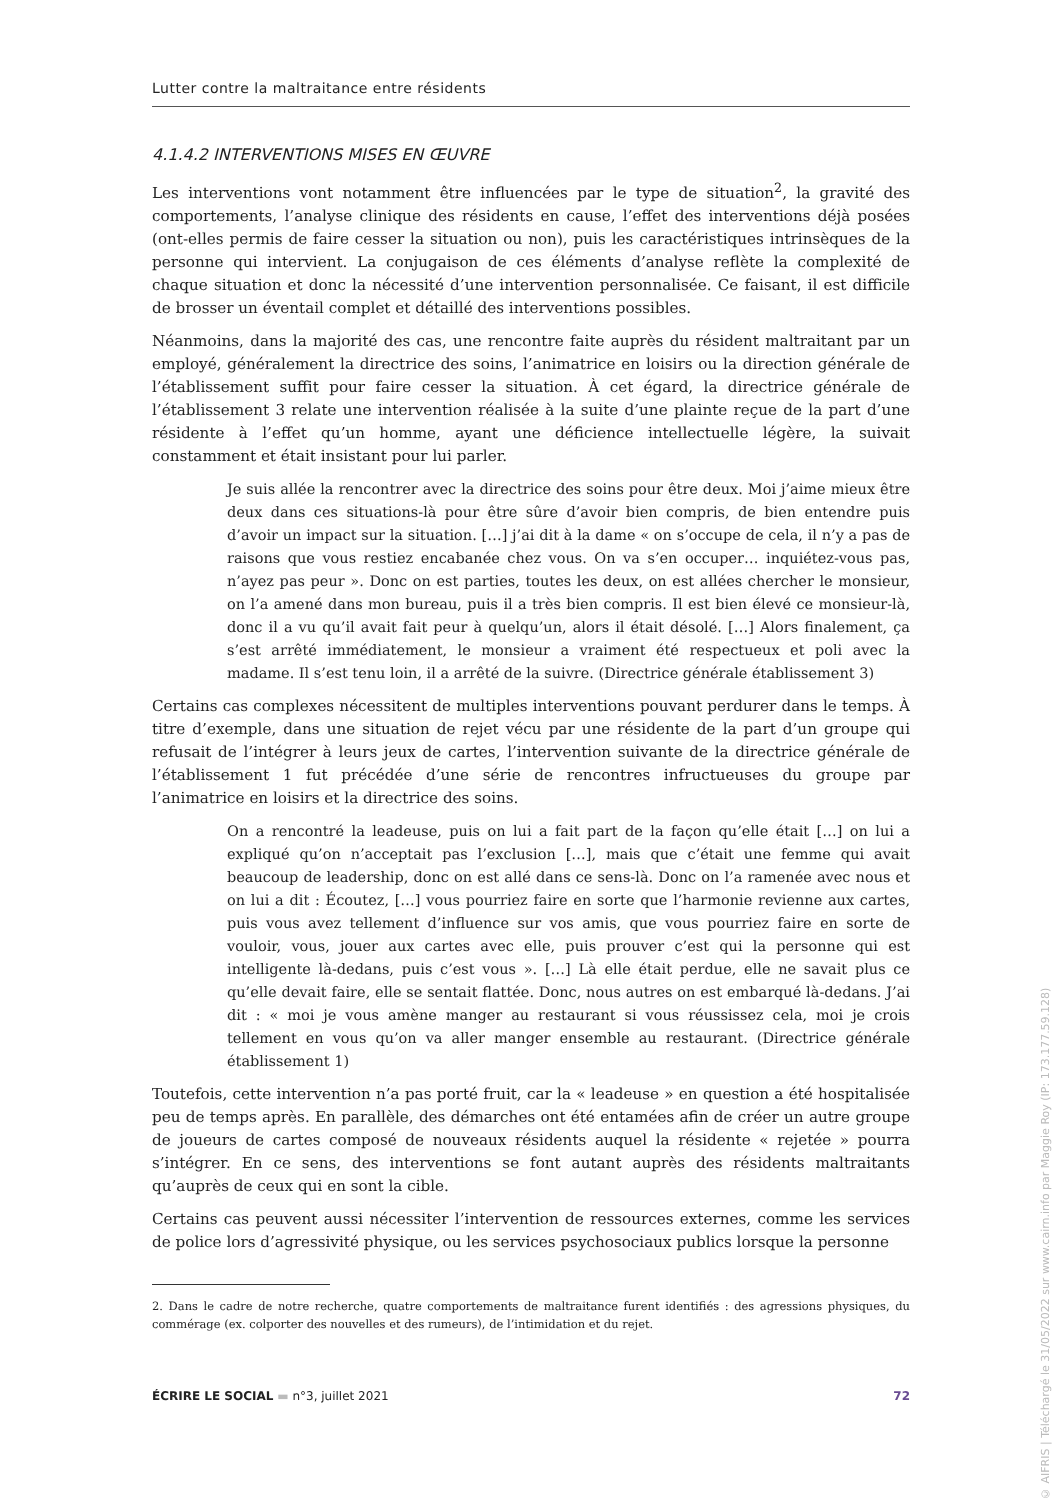Lutter contre la maltraitance entre résidents
4.1.4.2 INTERVENTIONS MISES EN ŒUVRE
Les interventions vont notamment être influencées par le type de situation<sup>2</sup>, la gravité des comportements, l’analyse clinique des résidents en cause, l’effet des interventions déjà posées (ont-elles permis de faire cesser la situation ou non), puis les caractéristiques intrinsèques de la personne qui intervient. La conjugaison de ces éléments d’analyse reflète la complexité de chaque situation et donc la nécessité d’une intervention personnalisée. Ce faisant, il est difficile de brosser un éventail complet et détaillé des interventions possibles.
Néanmoins, dans la majorité des cas, une rencontre faite auprès du résident maltraitant par un employé, généralement la directrice des soins, l’animatrice en loisirs ou la direction générale de l’établissement suffit pour faire cesser la situation. À cet égard, la directrice générale de l’établissement 3 relate une intervention réalisée à la suite d’une plainte reçue de la part d’une résidente à l’effet qu’un homme, ayant une déficience intellectuelle légère, la suivait constamment et était insistant pour lui parler.
Je suis allée la rencontrer avec la directrice des soins pour être deux. Moi j’aime mieux être deux dans ces situations-là pour être sûre d’avoir bien compris, de bien entendre puis d’avoir un impact sur la situation. […] j’ai dit à la dame « on s’occupe de cela, il n’y a pas de raisons que vous restiez encabanée chez vous. On va s’en occuper… inquiétez-vous pas, n’ayez pas peur ». Donc on est parties, toutes les deux, on est allées chercher le monsieur, on l’a amené dans mon bureau, puis il a très bien compris. Il est bien élevé ce monsieur-là, donc il a vu qu’il avait fait peur à quelqu’un, alors il était désolé. […] Alors finalement, ça s’est arrêté immédiatement, le monsieur a vraiment été respectueux et poli avec la madame. Il s’est tenu loin, il a arrêté de la suivre. (Directrice générale établissement 3)
Certains cas complexes nécessitent de multiples interventions pouvant perdurer dans le temps. À titre d’exemple, dans une situation de rejet vécu par une résidente de la part d’un groupe qui refusait de l’intégrer à leurs jeux de cartes, l’intervention suivante de la directrice générale de l’établissement 1 fut précédée d’une série de rencontres infructueuses du groupe par l’animatrice en loisirs et la directrice des soins.
On a rencontré la leadeuse, puis on lui a fait part de la façon qu’elle était […] on lui a expliqué qu’on n’acceptait pas l’exclusion […], mais que c’était une femme qui avait beaucoup de leadership, donc on est allé dans ce sens-là. Donc on l’a ramenée avec nous et on lui a dit : Écoutez, […] vous pourriez faire en sorte que l’harmonie revienne aux cartes, puis vous avez tellement d’influence sur vos amis, que vous pourriez faire en sorte de vouloir, vous, jouer aux cartes avec elle, puis prouver c’est qui la personne qui est intelligente là-dedans, puis c’est vous ». […] Là elle était perdue, elle ne savait plus ce qu’elle devait faire, elle se sentait flattée. Donc, nous autres on est embarqué là-dedans. J’ai dit : « moi je vous amène manger au restaurant si vous réussissez cela, moi je crois tellement en vous qu’on va aller manger ensemble au restaurant. (Directrice générale établissement 1)
Toutefois, cette intervention n’a pas porté fruit, car la « leadeuse » en question a été hospitalisée peu de temps après. En parallèle, des démarches ont été entamées afin de créer un autre groupe de joueurs de cartes composé de nouveaux résidents auquel la résidente « rejetée » pourra s’intégrer. En ce sens, des interventions se font autant auprès des résidents maltraitants qu’auprès de ceux qui en sont la cible.
Certains cas peuvent aussi nécessiter l’intervention de ressources externes, comme les services de police lors d’agressivité physique, ou les services psychosociaux publics lorsque la personne
2. Dans le cadre de notre recherche, quatre comportements de maltraitance furent identifiés : des agressions physiques, du commérage (ex. colporter des nouvelles et des rumeurs), de l’intimidation et du rejet.
ÉCRIRE LE SOCIAL ▬ n°3, juillet 2021 72
© AIFRIS | Téléchargé le 31/05/2022 sur www.cairn.info par Maggie Roy (IP: 173.177.59.128)